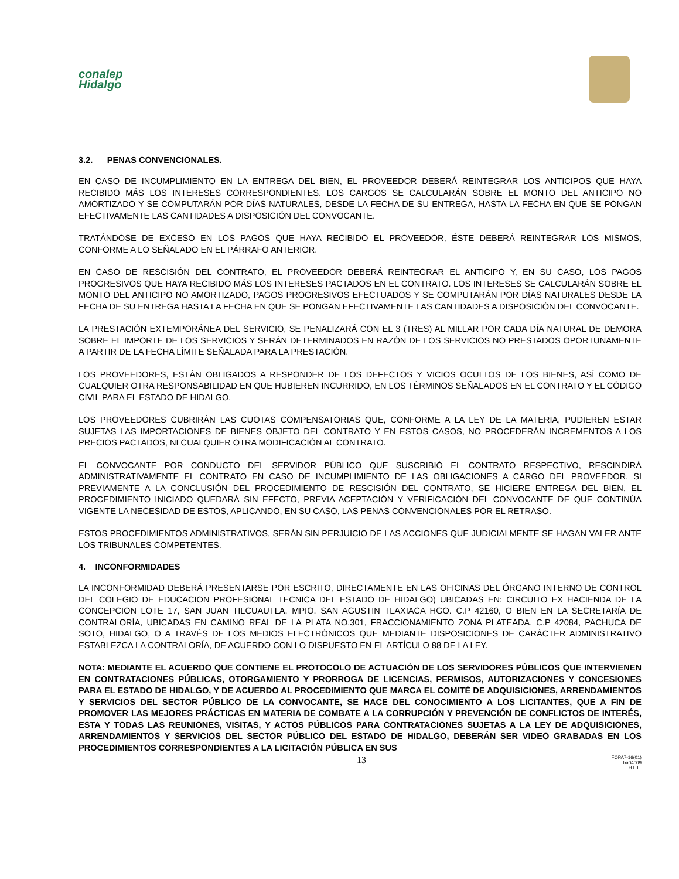conalep
Hidalgo
3.2. PENAS CONVENCIONALES.
EN CASO DE INCUMPLIMIENTO EN LA ENTREGA DEL BIEN, EL PROVEEDOR DEBERÁ REINTEGRAR LOS ANTICIPOS QUE HAYA RECIBIDO MÁS LOS INTERESES CORRESPONDIENTES. LOS CARGOS SE CALCULARÁN SOBRE EL MONTO DEL ANTICIPO NO AMORTIZADO Y SE COMPUTARÁN POR DÍAS NATURALES, DESDE LA FECHA DE SU ENTREGA, HASTA LA FECHA EN QUE SE PONGAN EFECTIVAMENTE LAS CANTIDADES A DISPOSICIÓN DEL CONVOCANTE.
TRATÁNDOSE DE EXCESO EN LOS PAGOS QUE HAYA RECIBIDO EL PROVEEDOR, ÉSTE DEBERÁ REINTEGRAR LOS MISMOS, CONFORME A LO SEÑALADO EN EL PÁRRAFO ANTERIOR.
EN CASO DE RESCISIÓN DEL CONTRATO, EL PROVEEDOR DEBERÁ REINTEGRAR EL ANTICIPO Y, EN SU CASO, LOS PAGOS PROGRESIVOS QUE HAYA RECIBIDO MÁS LOS INTERESES PACTADOS EN EL CONTRATO. LOS INTERESES SE CALCULARÁN SOBRE EL MONTO DEL ANTICIPO NO AMORTIZADO, PAGOS PROGRESIVOS EFECTUADOS Y SE COMPUTARÁN POR DÍAS NATURALES DESDE LA FECHA DE SU ENTREGA HASTA LA FECHA EN QUE SE PONGAN EFECTIVAMENTE LAS CANTIDADES A DISPOSICIÓN DEL CONVOCANTE.
LA PRESTACIÓN EXTEMPORÁNEA DEL SERVICIO, SE PENALIZARÁ CON EL 3 (TRES) AL MILLAR POR CADA DÍA NATURAL DE DEMORA SOBRE EL IMPORTE DE LOS SERVICIOS Y SERÁN DETERMINADOS EN RAZÓN DE LOS SERVICIOS NO PRESTADOS OPORTUNAMENTE A PARTIR DE LA FECHA LÍMITE SEÑALADA PARA LA PRESTACIÓN.
LOS PROVEEDORES, ESTÁN OBLIGADOS A RESPONDER DE LOS DEFECTOS Y VICIOS OCULTOS DE LOS BIENES, ASÍ COMO DE CUALQUIER OTRA RESPONSABILIDAD EN QUE HUBIEREN INCURRIDO, EN LOS TÉRMINOS SEÑALADOS EN EL CONTRATO Y EL CÓDIGO CIVIL PARA EL ESTADO DE HIDALGO.
LOS PROVEEDORES CUBRIRÁN LAS CUOTAS COMPENSATORIAS QUE, CONFORME A LA LEY DE LA MATERIA, PUDIEREN ESTAR SUJETAS LAS IMPORTACIONES DE BIENES OBJETO DEL CONTRATO Y EN ESTOS CASOS, NO PROCEDERÁN INCREMENTOS A LOS PRECIOS PACTADOS, NI CUALQUIER OTRA MODIFICACIÓN AL CONTRATO.
EL CONVOCANTE POR CONDUCTO DEL SERVIDOR PÚBLICO QUE SUSCRIBIÓ EL CONTRATO RESPECTIVO, RESCINDIRÁ ADMINISTRATIVAMENTE EL CONTRATO EN CASO DE INCUMPLIMIENTO DE LAS OBLIGACIONES A CARGO DEL PROVEEDOR. SI PREVIAMENTE A LA CONCLUSIÓN DEL PROCEDIMIENTO DE RESCISIÓN DEL CONTRATO, SE HICIERE ENTREGA DEL BIEN, EL PROCEDIMIENTO INICIADO QUEDARÁ SIN EFECTO, PREVIA ACEPTACIÓN Y VERIFICACIÓN DEL CONVOCANTE DE QUE CONTINÚA VIGENTE LA NECESIDAD DE ESTOS, APLICANDO, EN SU CASO, LAS PENAS CONVENCIONALES POR EL RETRASO.
ESTOS PROCEDIMIENTOS ADMINISTRATIVOS, SERÁN SIN PERJUICIO DE LAS ACCIONES QUE JUDICIALMENTE SE HAGAN VALER ANTE LOS TRIBUNALES COMPETENTES.
4. INCONFORMIDADES
LA INCONFORMIDAD DEBERÁ PRESENTARSE POR ESCRITO, DIRECTAMENTE EN LAS OFICINAS DEL ÓRGANO INTERNO DE CONTROL DEL COLEGIO DE EDUCACION PROFESIONAL TECNICA DEL ESTADO DE HIDALGO) UBICADAS EN: CIRCUITO EX HACIENDA DE LA CONCEPCION LOTE 17, SAN JUAN TILCUAUTLA, MPIO. SAN AGUSTIN TLAXIACA HGO. C.P 42160, O BIEN EN LA SECRETARÍA DE CONTRALORÍA, UBICADAS EN CAMINO REAL DE LA PLATA NO.301, FRACCIONAMIENTO ZONA PLATEADA. C.P 42084, PACHUCA DE SOTO, HIDALGO, O A TRAVÉS DE LOS MEDIOS ELECTRÓNICOS QUE MEDIANTE DISPOSICIONES DE CARÁCTER ADMINISTRATIVO ESTABLEZCA LA CONTRALORÍA, DE ACUERDO CON LO DISPUESTO EN EL ARTÍCULO 88 DE LA LEY.
NOTA: MEDIANTE EL ACUERDO QUE CONTIENE EL PROTOCOLO DE ACTUACIÓN DE LOS SERVIDORES PÚBLICOS QUE INTERVIENEN EN CONTRATACIONES PÚBLICAS, OTORGAMIENTO Y PRORROGA DE LICENCIAS, PERMISOS, AUTORIZACIONES Y CONCESIONES PARA EL ESTADO DE HIDALGO, Y DE ACUERDO AL PROCEDIMIENTO QUE MARCA EL COMITÉ DE ADQUISICIONES, ARRENDAMIENTOS Y SERVICIOS DEL SECTOR PÚBLICO DE LA CONVOCANTE, SE HACE DEL CONOCIMIENTO A LOS LICITANTES, QUE A FIN DE PROMOVER LAS MEJORES PRÁCTICAS EN MATERIA DE COMBATE A LA CORRUPCIÓN Y PREVENCIÓN DE CONFLICTOS DE INTERÉS, ESTA Y TODAS LAS REUNIONES, VISITAS, Y ACTOS PÚBLICOS PARA CONTRATACIONES SUJETAS A LA LEY DE ADQUISICIONES, ARRENDAMIENTOS Y SERVICIOS DEL SECTOR PÚBLICO DEL ESTADO DE HIDALGO, DEBERÁN SER VIDEO GRABADAS EN LOS PROCEDIMIENTOS CORRESPONDIENTES A LA LICITACIÓN PÚBLICA EN SUS
13
FOPA7-16(01)
ba04009
H.L.E.